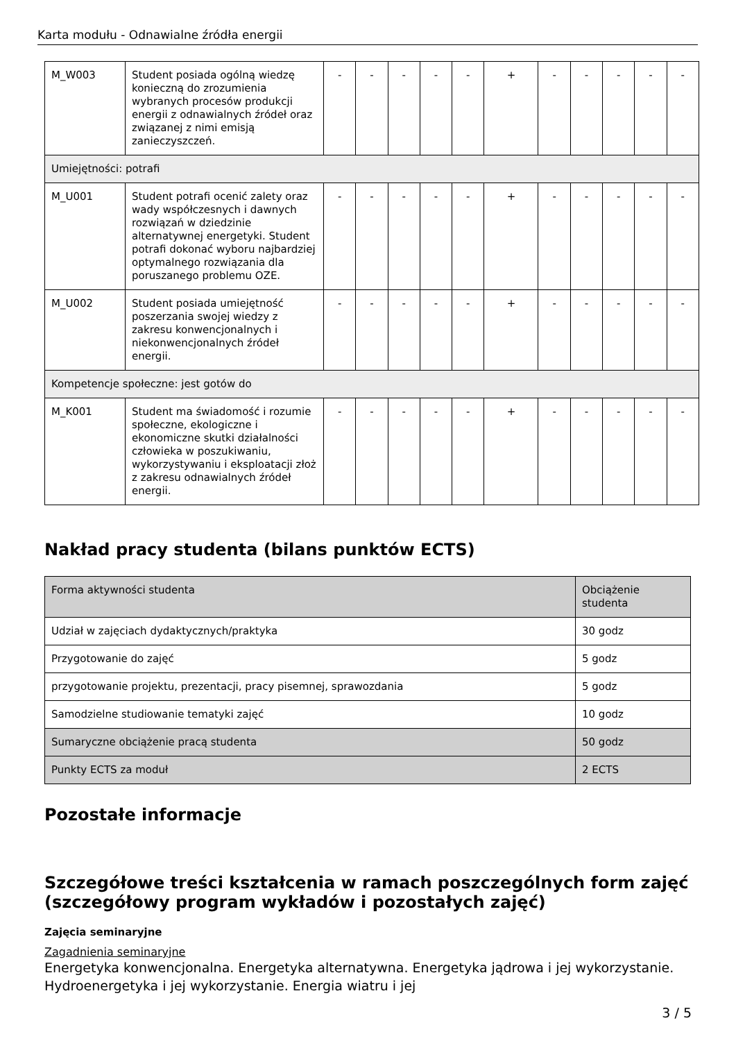Karta modułu - Odnawialne źródła energii
| M_W003 | Student posiada ogólną wiedzę konieczną do zrozumienia wybranych procesów produkcji energii z odnawialnych źródeł oraz związanej z nimi emisją zanieczyszczeń. | - | - | - | - | - | + | - | - | - | - | - |
| Umiejętności: potrafi | | | | | | | | | | | | |
| M_U001 | Student potrafi ocenić zalety oraz wady współczesnych i dawnych rozwiązań w dziedzinie alternatywnej energetyki. Student potrafi dokonać wyboru najbardziej optymalnego rozwiązania dla poruszanego problemu OZE. | - | - | - | - | - | + | - | - | - | - | - |
| M_U002 | Student posiada umiejętność poszerzania swojej wiedzy z zakresu konwencjonalnych i niekonwencjonalnych źródeł energii. | - | - | - | - | - | + | - | - | - | - | - |
| Kompetencje społeczne: jest gotów do | | | | | | | | | | | | |
| M_K001 | Student ma świadomość i rozumie społeczne, ekologiczne i ekonomiczne skutki działalności człowieka w poszukiwaniu, wykorzystywaniu i eksploatacji złoż z zakresu odnawialnych źródeł energii. | - | - | - | - | - | + | - | - | - | - | - |
Nakład pracy studenta (bilans punktów ECTS)
| Forma aktywności studenta | Obciążenie studenta |
| Udział w zajęciach dydaktycznych/praktyka | 30 godz |
| Przygotowanie do zajęć | 5 godz |
| przygotowanie projektu, prezentacji, pracy pisemnej, sprawozdania | 5 godz |
| Samodzielne studiowanie tematyki zajęć | 10 godz |
| Sumaryczne obciążenie pracą studenta | 50 godz |
| Punkty ECTS za moduł | 2 ECTS |
Pozostałe informacje
Szczegółowe treści kształcenia w ramach poszczególnych form zajęć (szczegółowy program wykładów i pozostałych zajęć)
Zajęcia seminaryjne
Zagadnienia seminaryjne
Energetyka konwencjonalna. Energetyka alternatywna. Energetyka jądrowa i jej wykorzystanie. Hydroenergetyka i jej wykorzystanie. Energia wiatru i jej
3 / 5